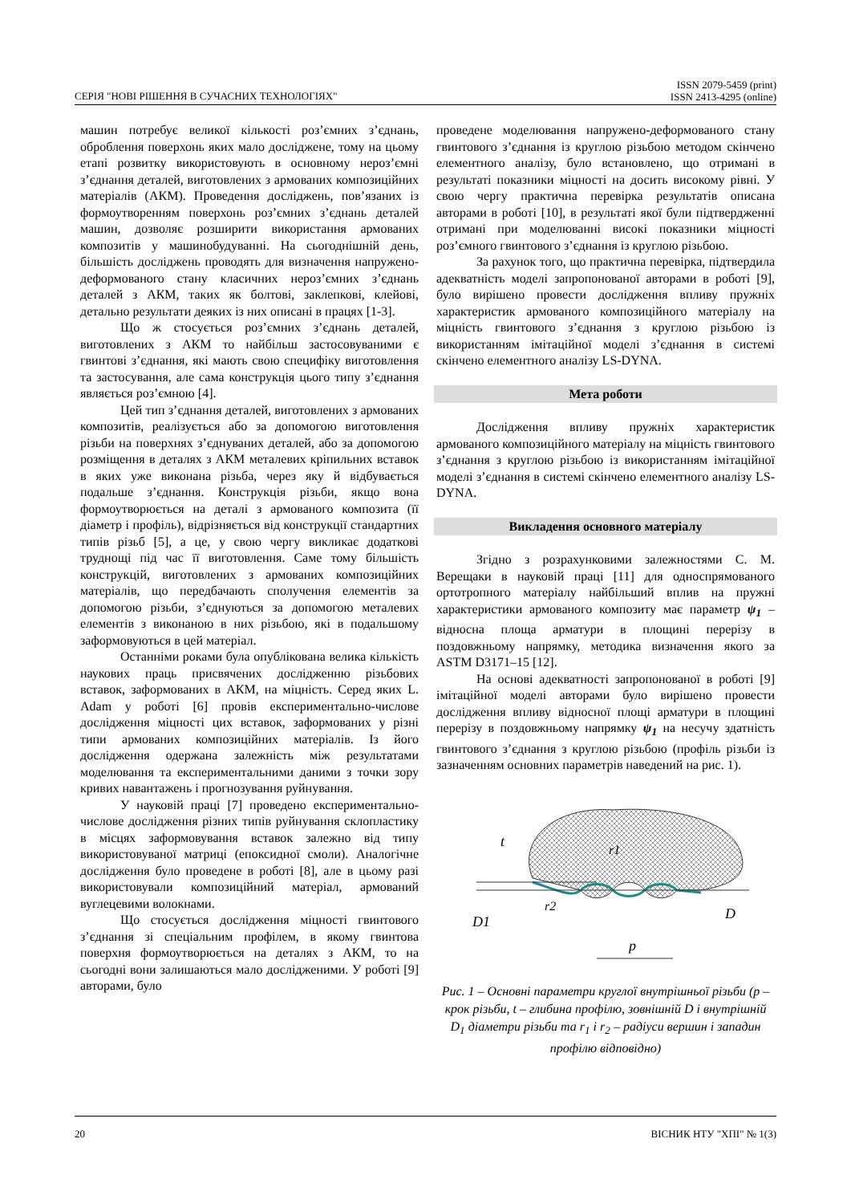СЕРІЯ "НОВІ РІШЕННЯ В СУЧАСНИХ ТЕХНОЛОГІЯХ" ISSN 2079-5459 (print)
ISSN 2413-4295 (online)
машин потребує великої кількості роз’ємних з’єднань, оброблення поверхонь яких мало досліджене, тому на цьому етапі розвитку використовують в основному нероз’ємні з’єднання деталей, виготовлених з армованих композиційних матеріалів (АКМ). Проведення досліджень, пов’язаних із формоутворенням поверхонь роз’ємних з’єднань деталей машин, дозволяє розширити використання армованих композитів у машинобудуванні. На сьогоднішній день, більшість досліджень проводять для визначення напружено-деформованого стану класичних нероз’ємних з’єднань деталей з АКМ, таких як болтові, заклепкові, клейові, детально результати деяких із них описані в працях [1-3].
Що ж стосується роз’ємних з’єднань деталей, виготовлених з АКМ то найбільш застосовуваними є гвинтові з’єднання, які мають свою специфіку виготовлення та застосування, але сама конструкція цього типу з’єднання являється роз’ємною [4].
Цей тип з’єднання деталей, виготовлених з армованих композитів, реалізується або за допомогою виготовлення різьби на поверхнях з’єднуваних деталей, або за допомогою розміщення в деталях з АКМ металевих кріпильних вставок в яких уже виконана різьба, через яку й відбувається подальше з’єднання. Конструкція різьби, якщо вона формоутворюється на деталі з армованого композита (її діаметр і профіль), відрізняється від конструкції стандартних типів різьб [5], а це, у свою чергу викликає додаткові труднощі під час її виготовлення. Саме тому більшість конструкцій, виготовлених з армованих композиційних матеріалів, що передбачають сполучення елементів за допомогою різьби, з’єднуються за допомогою металевих елементів з виконаною в них різьбою, які в подальшому заформовуються в цей матеріал.
Останніми роками була опублікована велика кількість наукових праць присвячених дослідженню різьбових вставок, заформованих в АКМ, на міцність. Серед яких L. Adam у роботі [6] провів експериментально-числове дослідження міцності цих вставок, заформованих у різні типи армованих композиційних матеріалів. Із його дослідження одержана залежність між результатами моделювання та експериментальними даними з точки зору кривих навантажень і прогнозування руйнування.
У науковій праці [7] проведено експериментально-числове дослідження різних типів руйнування склопластику в місцях заформовування вставок залежно від типу використовуваної матриці (епоксидної смоли). Аналогічне дослідження було проведене в роботі [8], але в цьому разі використовували композиційний матеріал, армований вуглецевими волокнами.
Що стосується дослідження міцності гвинтового з’єднання зі спеціальним профілем, в якому гвинтова поверхня формоутворюється на деталях з АКМ, то на сьогодні вони залишаються мало дослідженими. У роботі [9] авторами, було
проведене моделювання напружено-деформованого стану гвинтового з’єднання із круглою різьбою методом скінчено елементного аналізу, було встановлено, що отримані в результаті показники міцності на досить високому рівні. У свою чергу практична перевірка результатів описана авторами в роботі [10], в результаті якої були підтвердженні отримані при моделюванні високі показники міцності роз’ємного гвинтового з’єднання із круглою різьбою.
За рахунок того, що практична перевірка, підтвердила адекватність моделі запропонованої авторами в роботі [9], було вирішено провести дослідження впливу пружніх характеристик армованого композиційного матеріалу на міцність гвинтового з’єднання з круглою різьбою із використанням імітаційної моделі з’єднання в системі скінчено елементного аналізу LS-DYNA.
Мета роботи
Дослідження впливу пружніх характеристик армованого композиційного матеріалу на міцність гвинтового з’єднання з круглою різьбою із використанням імітаційної моделі з’єднання в системі скінчено елементного аналізу LS-DYNA.
Викладення основного матеріалу
Згідно з розрахунковими залежностями С. М. Верещаки в науковій праці [11] для односпрямованого ортотропного матеріалу найбільший вплив на пружні характеристики армованого композиту має параметр ψ<sub>1</sub> – відносна площа арматури в площині перерізу в поздовжньому напрямку, методика визначення якого за ASTM D3171–15 [12].
На основі адекватності запропонованої в роботі [9] імітаційної моделі авторами було вирішено провести дослідження впливу відносної площі арматури в площині перерізу в поздовжньому напрямку ψ<sub>1</sub> на несучу здатність гвинтового з’єднання з круглою різьбою (профіль різьби із зазначенням основних параметрів наведений на рис. 1).
t
D1
r2
r1
D
p
Рис. 1 – Основні параметри круглої внутрішньої різьби (р – крок різьби, t – глибина профілю, зовнішній D і внутрішній D<sub>1</sub> діаметри різьби та r<sub>1</sub> і r<sub>2</sub> – радіуси вершин і западин профілю відповідно)
20 ВІСНИК НТУ "ХПІ" № 1(3)